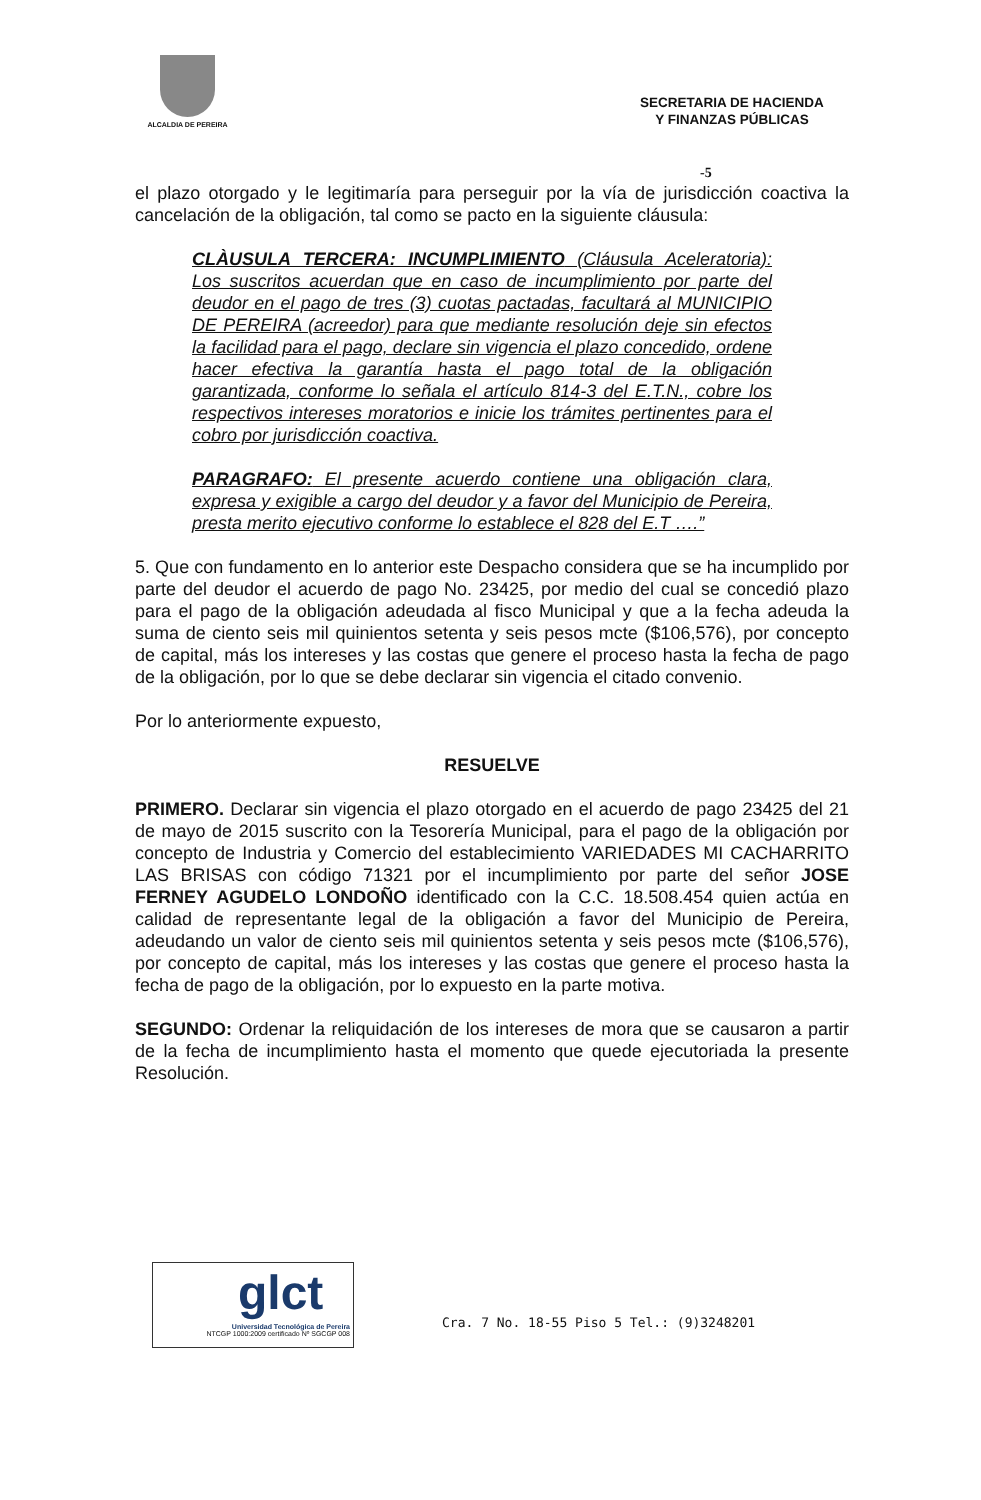ALCALDIA DE PEREIRA
SECRETARIA DE HACIENDA
Y FINANZAS PÚBLICAS
-5
el plazo otorgado y le legitimaría para perseguir por la vía de jurisdicción coactiva la cancelación de la obligación, tal como se pacto en la siguiente cláusula:
CLÀUSULA TERCERA: INCUMPLIMIENTO (Cláusula Aceleratoria): Los suscritos acuerdan que en caso de incumplimiento por parte del deudor en el pago de tres (3) cuotas pactadas, facultará al MUNICIPIO DE PEREIRA (acreedor) para que mediante resolución deje sin efectos la facilidad para el pago, declare sin vigencia el plazo concedido, ordene hacer efectiva la garantía hasta el pago total de la obligación garantizada, conforme lo señala el artículo 814-3 del E.T.N., cobre los respectivos intereses moratorios e inicie los trámites pertinentes para el cobro por jurisdicción coactiva.
PARAGRAFO: El presente acuerdo contiene una obligación clara, expresa y exigible a cargo del deudor y a favor del Municipio de Pereira, presta merito ejecutivo conforme lo establece el 828 del E.T ….”
5. Que con fundamento en lo anterior este Despacho considera que se ha incumplido por parte del deudor el acuerdo de pago No. 23425, por medio del cual se concedió plazo para el pago de la obligación adeudada al fisco Municipal y que a la fecha adeuda la suma de ciento seis mil quinientos setenta y seis pesos mcte ($106,576), por concepto de capital, más los intereses y las costas que genere el proceso hasta la fecha de pago de la obligación, por lo que se debe declarar sin vigencia el citado convenio.
Por lo anteriormente expuesto,
RESUELVE
PRIMERO. Declarar sin vigencia el plazo otorgado en el acuerdo de pago 23425 del 21 de mayo de 2015 suscrito con la Tesorería Municipal, para el pago de la obligación por concepto de Industria y Comercio del establecimiento VARIEDADES MI CACHARRITO LAS BRISAS con código 71321 por el incumplimiento por parte del señor JOSE FERNEY AGUDELO LONDOÑO identificado con la C.C. 18.508.454 quien actúa en calidad de representante legal de la obligación a favor del Municipio de Pereira, adeudando un valor de ciento seis mil quinientos setenta y seis pesos mcte ($106,576), por concepto de capital, más los intereses y las costas que genere el proceso hasta la fecha de pago de la obligación, por lo expuesto en la parte motiva.
SEGUNDO: Ordenar la reliquidación de los intereses de mora que se causaron a partir de la fecha de incumplimiento hasta el momento que quede ejecutoriada la presente Resolución.
glct
Universidad Tecnológica de Pereira
NTCGP 1000:2009 certificado Nº SGCGP 008
Cra. 7 No. 18-55 Piso 5 Tel.: (9)3248201